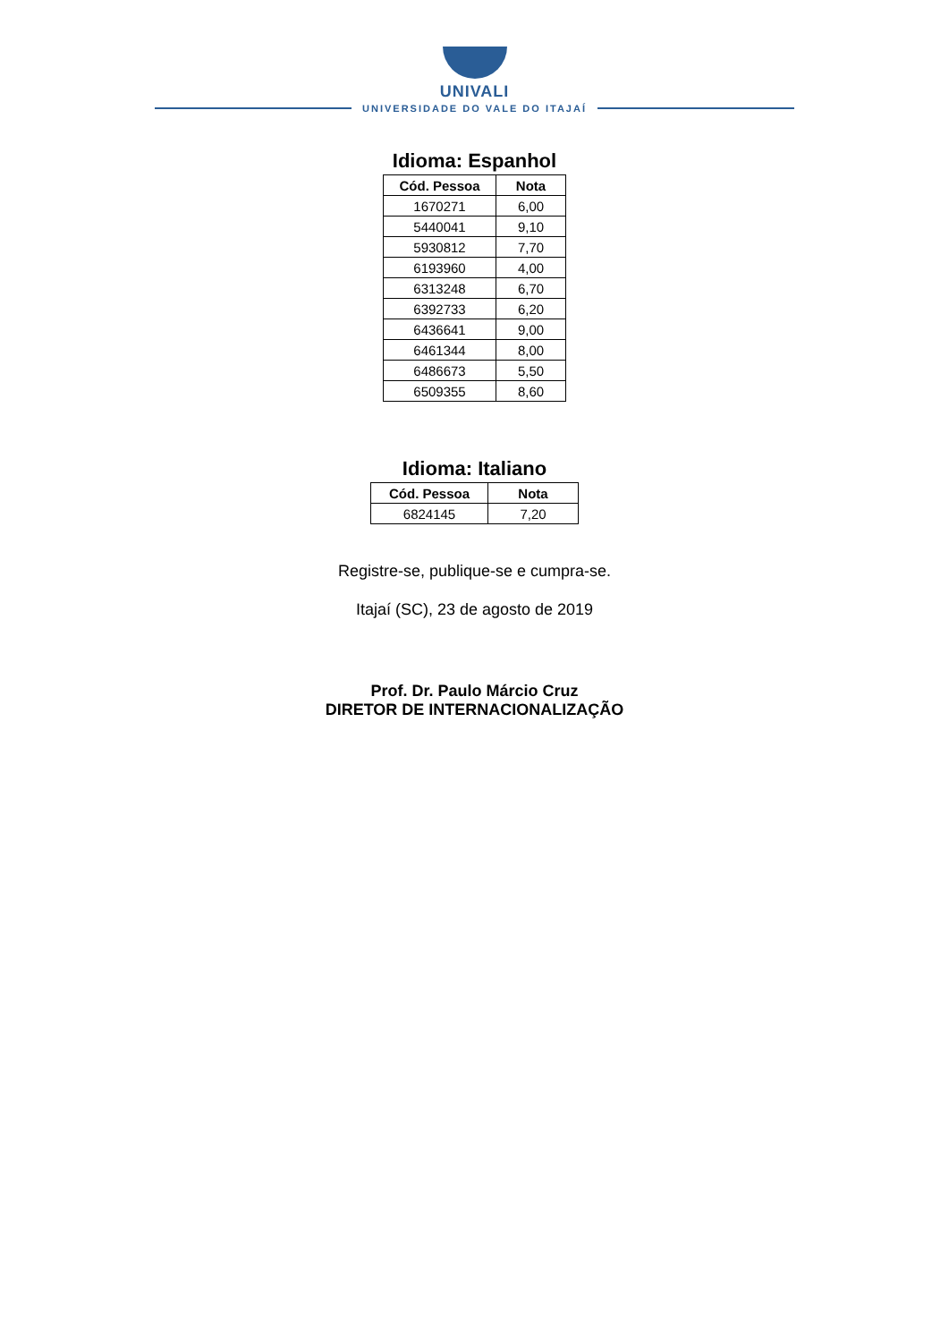UNIVALI
UNIVERSIDADE DO VALE DO ITAJAÍ
Idioma: Espanhol
| Cód. Pessoa | Nota |
| --- | --- |
| 1670271 | 6,00 |
| 5440041 | 9,10 |
| 5930812 | 7,70 |
| 6193960 | 4,00 |
| 6313248 | 6,70 |
| 6392733 | 6,20 |
| 6436641 | 9,00 |
| 6461344 | 8,00 |
| 6486673 | 5,50 |
| 6509355 | 8,60 |
Idioma: Italiano
| Cód. Pessoa | Nota |
| --- | --- |
| 6824145 | 7,20 |
Registre-se, publique-se e cumpra-se.
Itajaí (SC), 23 de agosto de 2019
Prof. Dr. Paulo Márcio Cruz
DIRETOR DE INTERNACIONALIZAÇÃO